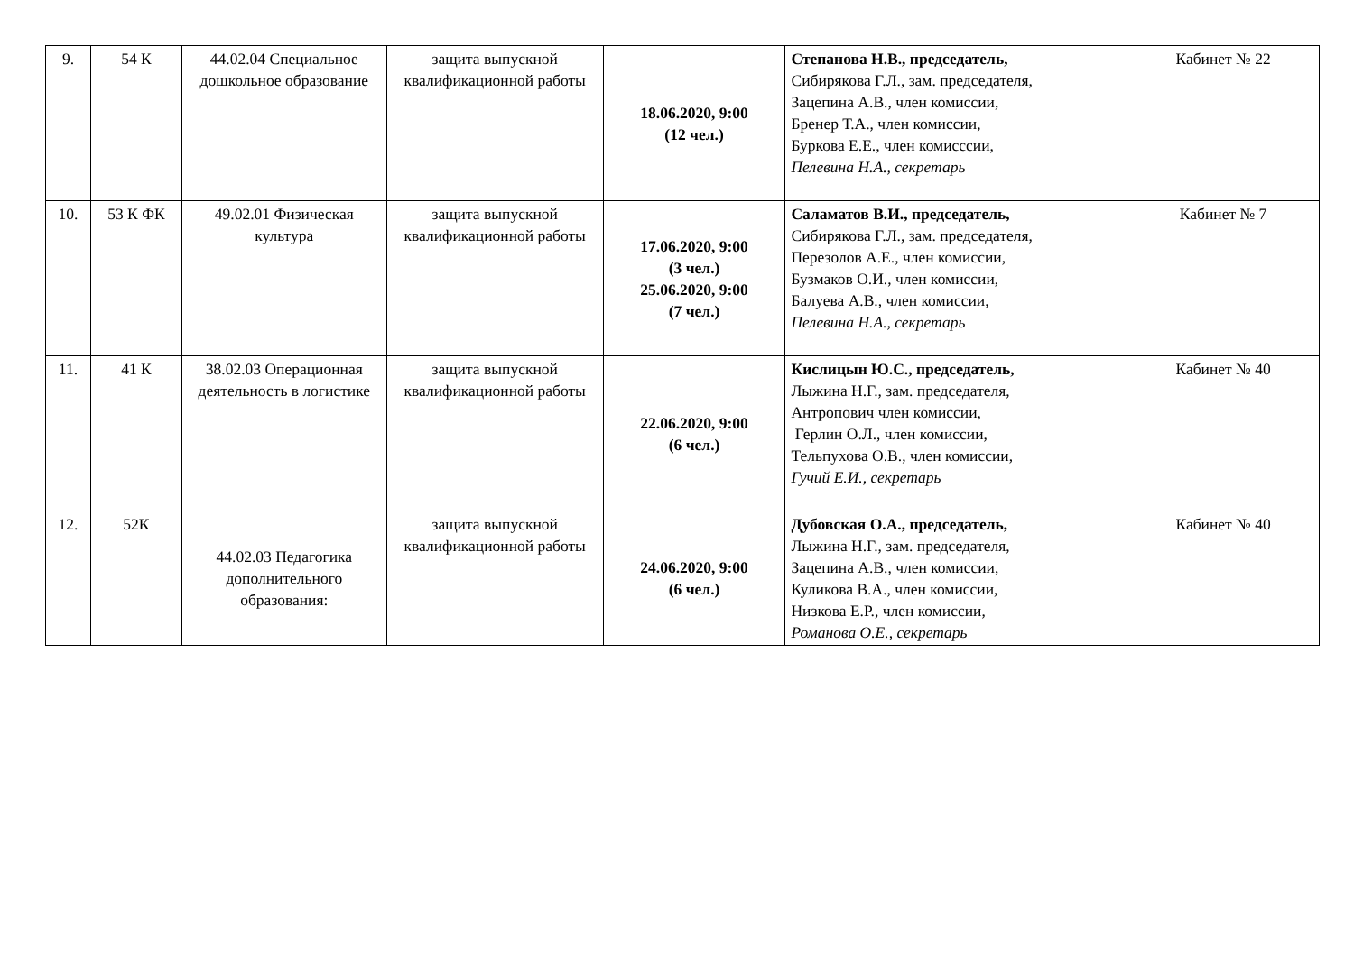| 9. | 54 К | 44.02.04 Специальное дошкольное образование | защита выпускной квалификационной работы | 18.06.2020, 9:00 (12 чел.) | Степанова Н.В., председатель, Сибирякова Г.Л., зам. председателя, Зацепина А.В., член комиссии, Бренер Т.А., член комиссии, Буркова Е.Е., член комисссии, Пелевина Н.А., секретарь | Кабинет № 22 |
| 10. | 53 К ФК | 49.02.01 Физическая культура | защита выпускной квалификационной работы | 17.06.2020, 9:00 (3 чел.) 25.06.2020, 9:00 (7 чел.) | Саламатов В.И., председатель, Сибирякова Г.Л., зам. председателя, Перезолов А.Е., член комиссии, Бузмаков О.И., член комиссии, Балуева А.В., член комиссии, Пелевина Н.А., секретарь | Кабинет № 7 |
| 11. | 41 К | 38.02.03 Операционная деятельность в логистике | защита выпускной квалификационной работы | 22.06.2020, 9:00 (6 чел.) | Кислицын Ю.С., председатель, Лыжина Н.Г., зам. председателя, Антропович член комиссии, Герлин О.Л., член комиссии, Тельпухова О.В., член комиссии, Гучий Е.И., секретарь | Кабинет № 40 |
| 12. | 52К | 44.02.03 Педагогика дополнительного образования: | защита выпускной квалификационной работы | 24.06.2020, 9:00 (6 чел.) | Дубовская О.А., председатель, Лыжина Н.Г., зам. председателя, Зацепина А.В., член комиссии, Куликова В.А., член комиссии, Низкова Е.Р., член комиссии, Романова О.Е., секретарь | Кабинет № 40 |